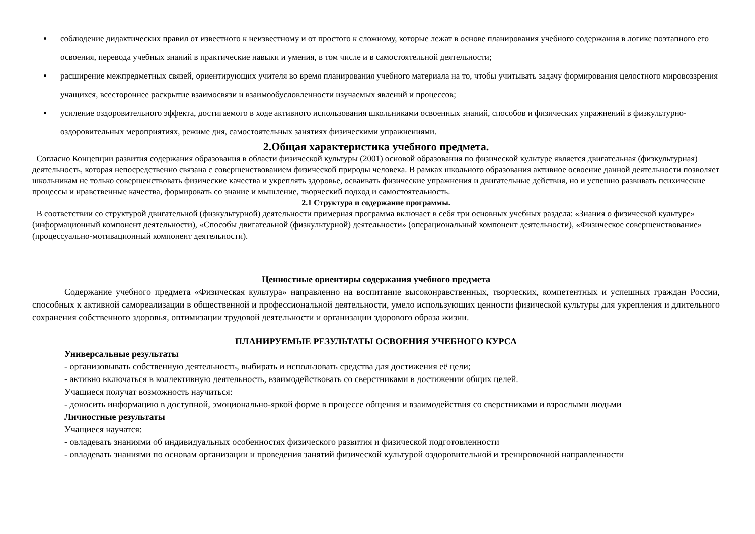соблюдение дидактических правил от известного к неизвестному и от простого к сложному, которые лежат в основе планирования учебного содержания в логике поэтапного его освоения, перевода учебных знаний в практические навыки и умения, в том числе и в самостоятельной деятельности;
расширение межпредметных связей, ориентирующих учителя во время планирования учебного материала на то, чтобы учитывать задачу формирования целостного мировоззрения учащихся, всестороннее раскрытие взаимосвязи и взаимообусловленности изучаемых явлений и процессов;
усиление оздоровительного эффекта, достигаемого в ходе активного использования школьниками освоенных знаний, способов и физических упражнений в физкультурно-оздоровительных мероприятиях, режиме дня, самостоятельных занятиях физическими упражнениями.
2.Общая характеристика учебного предмета.
Согласно Концепции развития содержания образования в области физической культуры (2001) основой образования по физической культуре является двигательная (физкультурная) деятельность, которая непосредственно связана с совершенствованием физической природы человека. В рамках школьного образования активное освоение данной деятельности позволяет школьникам не только совершенствовать физические качества и укреплять здоровье, осваивать физические упражнения и двигательные действия, но и успешно развивать психические процессы и нравственные качества, формировать со знание и мышление, творческий подход и самостоятельность.
2.1 Структура и содержание программы.
В соответствии со структурой двигательной (физкультурной) деятельности примерная программа включает в себя три основных учебных раздела: «Знания о физической культуре» (информационный компонент деятельности), «Способы двигательной (физкультурной) деятельности» (операциональный компонент деятельности), «Физическое совершенствование» (процессуально-мотивационный компонент деятельности).
Ценностные ориентиры содержания учебного предмета
Содержание учебного предмета «Физическая культура» направленно на воспитание высоконравственных, творческих, компетентных и успешных граждан России, способных к активной самореализации в общественной и профессиональной деятельности, умело использующих ценности физической культуры для укрепления и длительного сохранения собственного здоровья, оптимизации трудовой деятельности и организации здорового образа жизни.
ПЛАНИРУЕМЫЕ РЕЗУЛЬТАТЫ ОСВОЕНИЯ УЧЕБНОГО КУРСА
Универсальные результаты
- организовывать собственную деятельность, выбирать и использовать средства для достижения её цели;
- активно включаться в коллективную деятельность, взаимодействовать со сверстниками в достижении общих целей.
Учащиеся получат возможность научиться:
- доносить информацию в доступной, эмоционально-яркой форме в процессе общения и взаимодействия со сверстниками и взрослыми людьми
Личностные результаты
Учащиеся научатся:
- овладевать знаниями об индивидуальных особенностях физического развития и физической подготовленности
- овладевать знаниями по основам организации и проведения занятий физической культурой оздоровительной и тренировочной направленности